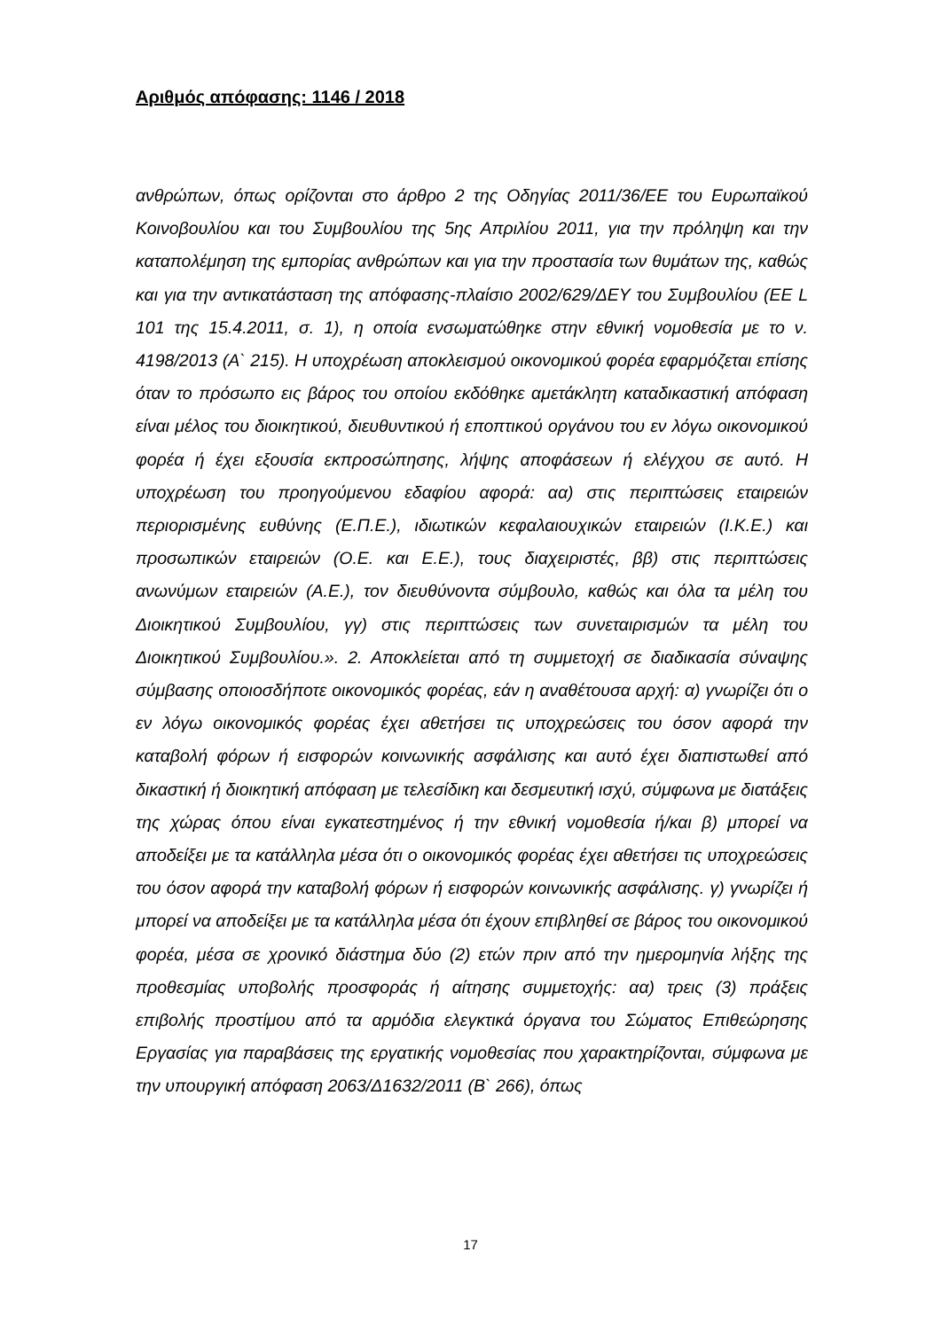Αριθμός απόφασης: 1146 / 2018
ανθρώπων, όπως ορίζονται στο άρθρο 2 της Οδηγίας 2011/36/ΕΕ του Ευρωπαϊκού Κοινοβουλίου και του Συμβουλίου της 5ης Απριλίου 2011, για την πρόληψη και την καταπολέμηση της εμπορίας ανθρώπων και για την προστασία των θυμάτων της, καθώς και για την αντικατάσταση της απόφασης-πλαίσιο 2002/629/ΔΕΥ του Συμβουλίου (ΕΕ L 101 της 15.4.2011, σ. 1), η οποία ενσωματώθηκε στην εθνική νομοθεσία με το ν. 4198/2013 (Α` 215). Η υποχρέωση αποκλεισμού οικονομικού φορέα εφαρμόζεται επίσης όταν το πρόσωπο εις βάρος του οποίου εκδόθηκε αμετάκλητη καταδικαστική απόφαση είναι μέλος του διοικητικού, διευθυντικού ή εποπτικού οργάνου του εν λόγω οικονομικού φορέα ή έχει εξουσία εκπροσώπησης, λήψης αποφάσεων ή ελέγχου σε αυτό. Η υποχρέωση του προηγούμενου εδαφίου αφορά: αα) στις περιπτώσεις εταιρειών περιορισμένης ευθύνης (Ε.Π.Ε.), ιδιωτικών κεφαλαιουχικών εταιρειών (Ι.Κ.Ε.) και προσωπικών εταιρειών (Ο.Ε. και Ε.Ε.), τους διαχειριστές, ββ) στις περιπτώσεις ανωνύμων εταιρειών (Α.Ε.), τον διευθύνοντα σύμβουλο, καθώς και όλα τα μέλη του Διοικητικού Συμβουλίου, γγ) στις περιπτώσεις των συνεταιρισμών τα μέλη του Διοικητικού Συμβουλίου.». 2. Αποκλείεται από τη συμμετοχή σε διαδικασία σύναψης σύμβασης οποιοσδήποτε οικονομικός φορέας, εάν η αναθέτουσα αρχή: α) γνωρίζει ότι ο εν λόγω οικονομικός φορέας έχει αθετήσει τις υποχρεώσεις του όσον αφορά την καταβολή φόρων ή εισφορών κοινωνικής ασφάλισης και αυτό έχει διαπιστωθεί από δικαστική ή διοικητική απόφαση με τελεσίδικη και δεσμευτική ισχύ, σύμφωνα με διατάξεις της χώρας όπου είναι εγκατεστημένος ή την εθνική νομοθεσία ή/και β) μπορεί να αποδείξει με τα κατάλληλα μέσα ότι ο οικονομικός φορέας έχει αθετήσει τις υποχρεώσεις του όσον αφορά την καταβολή φόρων ή εισφορών κοινωνικής ασφάλισης. γ) γνωρίζει ή μπορεί να αποδείξει με τα κατάλληλα μέσα ότι έχουν επιβληθεί σε βάρος του οικονομικού φορέα, μέσα σε χρονικό διάστημα δύο (2) ετών πριν από την ημερομηνία λήξης της προθεσμίας υποβολής προσφοράς ή αίτησης συμμετοχής: αα) τρεις (3) πράξεις επιβολής προστίμου από τα αρμόδια ελεγκτικά όργανα του Σώματος Επιθεώρησης Εργασίας για παραβάσεις της εργατικής νομοθεσίας που χαρακτηρίζονται, σύμφωνα με την υπουργική απόφαση 2063/Δ1632/2011 (Β` 266), όπως
17